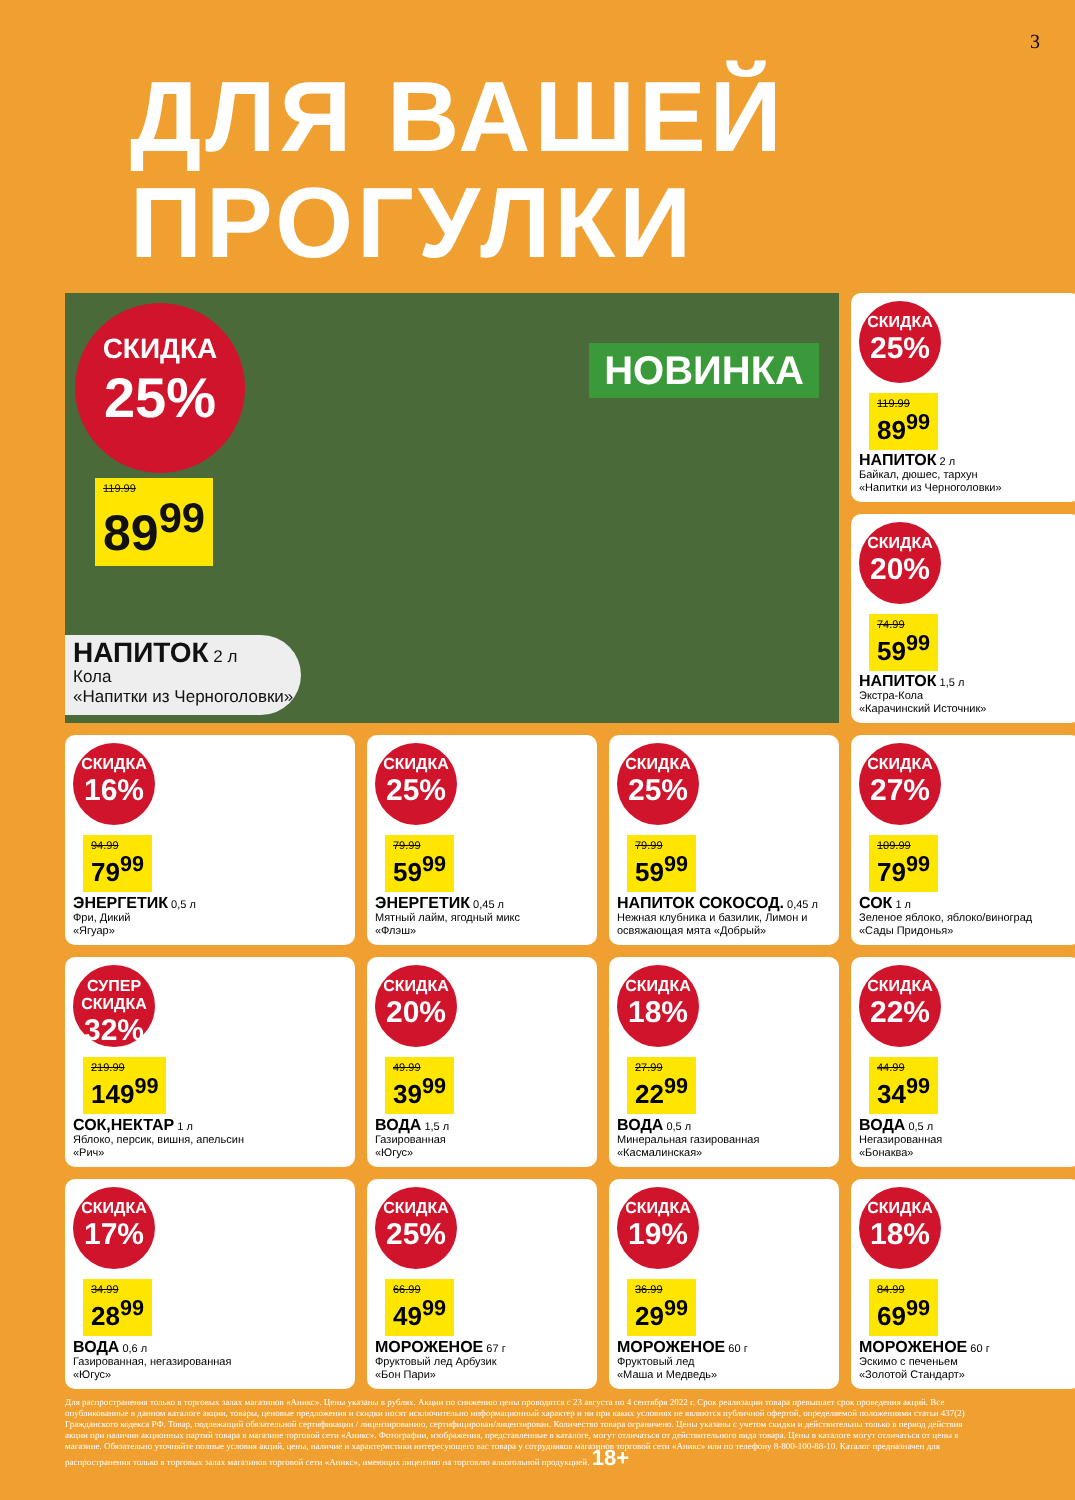3
ДЛЯ ВАШЕЙ
ПРОГУЛКИ
СКИДКА
25%
119.99
89<sup>99</sup>
НОВИНКА
НАПИТОК 2 л
Кола
«Напитки из Черноголовки»
СКИДКА
25%
119.99
89<sup>99</sup>
НАПИТОК 2 л
Байкал, дюшес, тархун
«Напитки из Черноголовки»
СКИДКА
20%
74.99
59<sup>99</sup>
НАПИТОК 1,5 л
Экстра-Кола
«Карачинский Источник»
СКИДКА
16%
94.99
79<sup>99</sup>
ЭНЕРГЕТИК 0,5 л
Фри, Дикий
«Ягуар»
СКИДКА
25%
79.99
59<sup>99</sup>
ЭНЕРГЕТИК 0,45 л
Мятный лайм, ягодный микс
«Флэш»
СКИДКА
25%
79.99
59<sup>99</sup>
НАПИТОК СОКОСОД. 0,45 л
Нежная клубника и базилик, Лимон и освяжающая мята «Добрый»
СКИДКА
27%
109.99
79<sup>99</sup>
СОК 1 л
Зеленое яблоко, яблоко/виноград
«Сады Придонья»
СУПЕР СКИДКА
32%
219.99
149<sup>99</sup>
СОК,НЕКТАР 1 л
Яблоко, персик, вишня, апельсин
«Рич»
СКИДКА
20%
49.99
39<sup>99</sup>
ВОДА 1,5 л
Газированная
«Югус»
СКИДКА
18%
27.99
22<sup>99</sup>
ВОДА 0,5 л
Минеральная газированная
«Касмалинская»
СКИДКА
22%
44.99
34<sup>99</sup>
ВОДА 0,5 л
Негазированная
«Бонаква»
СКИДКА
17%
34.99
28<sup>99</sup>
ВОДА 0,6 л
Газированная, негазированная
«Югус»
СКИДКА
25%
66.99
49<sup>99</sup>
МОРОЖЕНОЕ 67 г
Фруктовый лед Арбузик
«Бон Пари»
СКИДКА
19%
36.99
29<sup>99</sup>
МОРОЖЕНОЕ 60 г
Фруктовый лед
«Маша и Медведь»
СКИДКА
18%
84.99
69<sup>99</sup>
МОРОЖЕНОЕ 60 г
Эскимо с печеньем
«Золотой Стандарт»
Для распространения только в торговых залах магазинов «Аникс». Цены указаны в рублях. Акции по снижению цены проводятся с 23 августа по 4 сентября 2022 г. Срок реализации товара превышает срок проведения акций. Все опубликованные в данном каталоге акции, товары, ценовые предложения и скидки носят исключительно информационный характер и ни при каких условиях не являются публичной офертой, определяемой положениями статьи 437(2) Гражданского кодекса РФ. Товар, подлежащий обязательной сертификации / лицензированию, сертифицирован/лицензирован. Количество товара ограничено. Цены указаны с учетом скидки и действительны только в период действия акции при наличии акционных партий товара в магазине торговой сети «Аникс». Фотографии, изображения, представленные в каталоге, могут отличаться от действительного вида товара. Цены в каталоге могут отличаться от цены в магазине. Обязательно уточняйте полные условия акций, цены, наличие и характеристики интересующего вас товара у сотрудников магазинов торговой сети «Аникс» или по телефону 8-800-100-88-10. Каталог предназначен для распространения только в торговых залах магазинов торговой сети «Аникс», имеющих лицензию на торговлю алкогольной продукцией. 18+